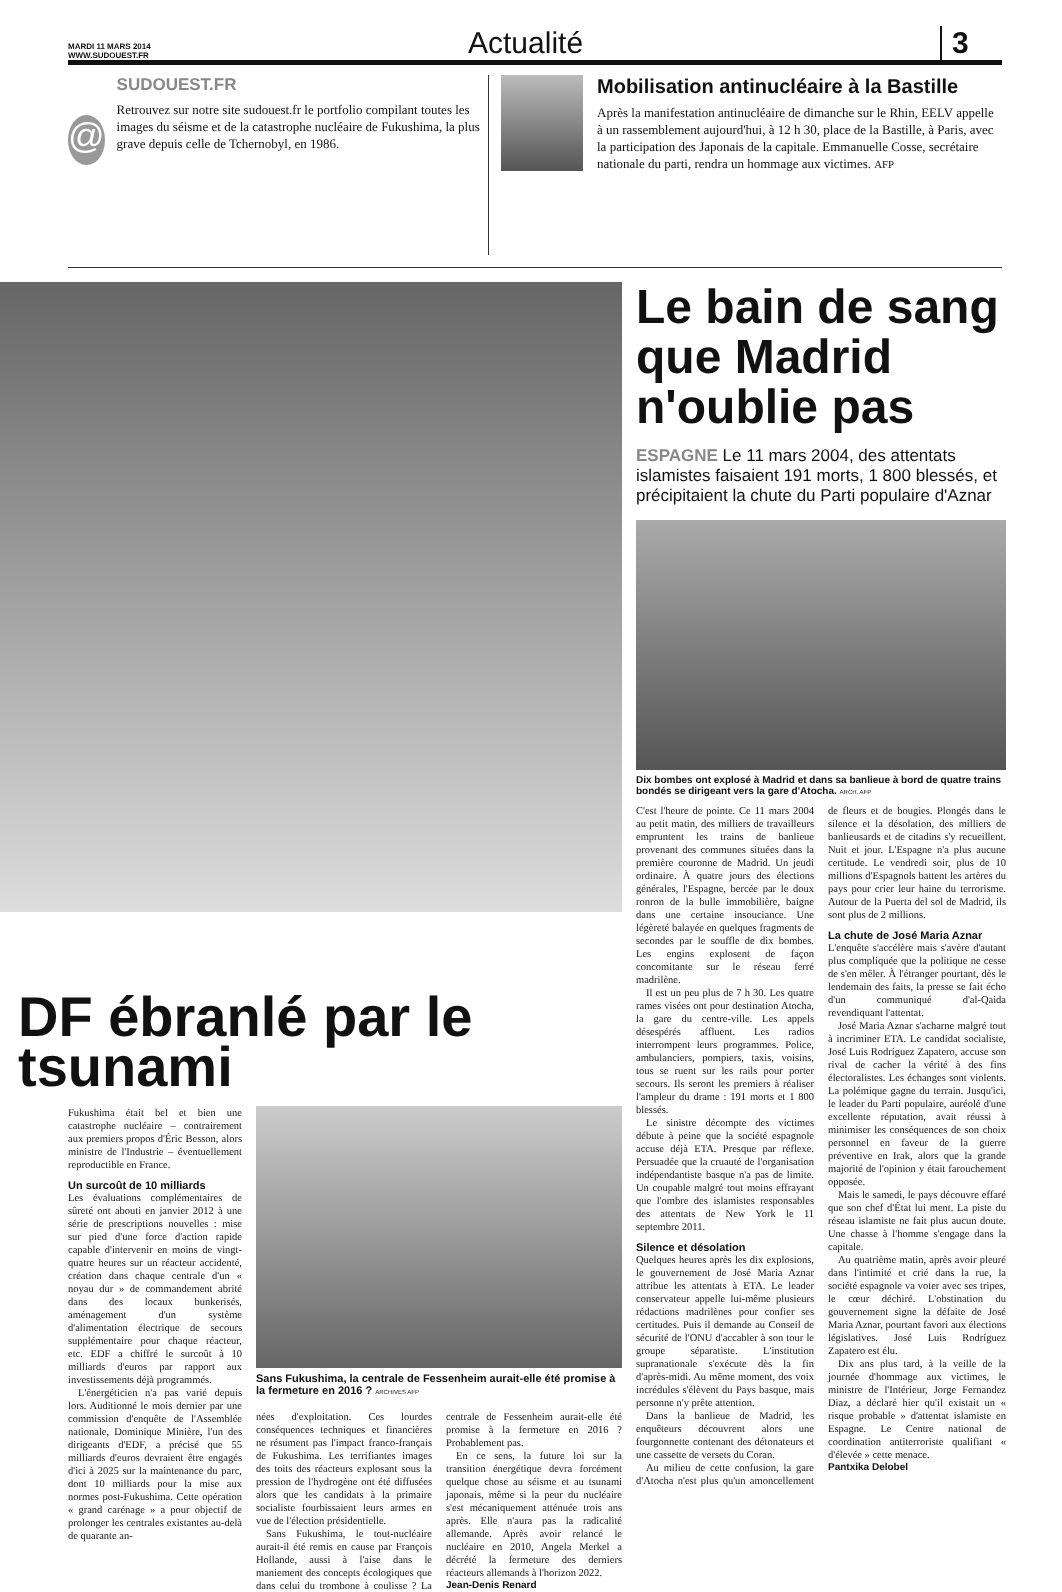MARDI 11 MARS 2014
WWW.SUDOUEST.FR
Actualité
3
@
SUDOUEST.FR
Retrouvez sur notre site sudouest.fr le portfolio compilant toutes les images du séisme et de la catastrophe nucléaire de Fukushima, la plus grave depuis celle de Tchernobyl, en 1986.
Mobilisation antinucléaire à la Bastille
Après la manifestation antinucléaire de dimanche sur le Rhin, EELV appelle à un rassemblement aujourd'hui, à 12 h 30, place de la Bastille, à Paris, avec la participation des Japonais de la capitale. Emmanuelle Cosse, secrétaire nationale du parti, rendra un hommage aux victimes. AFP
DF ébranlé par le tsunami
Fukushima était bel et bien une catastrophe nucléaire – contrairement aux premiers propos d'Éric Besson, alors ministre de l'Industrie – éventuellement reproductible en France.
Un surcoût de 10 milliards
Les évaluations complémentaires de sûreté ont abouti en janvier 2012 à une série de prescriptions nouvelles : mise sur pied d'une force d'action rapide capable d'intervenir en moins de vingt-quatre heures sur un réacteur accidenté, création dans chaque centrale d'un « noyau dur » de commandement abrité dans des locaux bunkerisés, aménagement d'un système d'alimentation électrique de secours supplémentaire pour chaque réacteur, etc. EDF a chiffré le surcoût à 10 milliards d'euros par rapport aux investissements déjà programmés.
L'énergéticien n'a pas varié depuis lors. Auditionné le mois dernier par une commission d'enquête de l'Assemblée nationale, Dominique Minière, l'un des dirigeants d'EDF, a précisé que 55 milliards d'euros devraient être engagés d'ici à 2025 sur la maintenance du parc, dont 10 milliards pour la mise aux normes post-Fukushima. Cette opération « grand carénage » a pour objectif de prolonger les centrales existantes au-delà de quarante an-
Sans Fukushima, la centrale de Fessenheim aurait-elle été promise à la fermeture en 2016 ? ARCHIVES AFP
nées d'exploitation. Ces lourdes conséquences techniques et financières ne résument pas l'impact franco-français de Fukushima. Les terrifiantes images des toits des réacteurs explosant sous la pression de l'hydrogène ont été diffusées alors que les candidats à la primaire socialiste fourbissaient leurs armes en vue de l'élection présidentielle.
Sans Fukushima, le tout-nucléaire aurait-il été remis en cause par François Hollande, aussi à l'aise dans le maniement des concepts écologiques que dans celui du trombone à coulisse ? La centrale de Fessenheim aurait-elle été promise à la fermeture en 2016 ? Probablement pas.
En ce sens, la future loi sur la transition énergétique devra forcément quelque chose au séisme et au tsunami japonais, même si la peur du nucléaire s'est mécaniquement atténuée trois ans après. Elle n'aura pas la radicalité allemande. Après avoir relancé le nucléaire en 2010, Angela Merkel a décrété la fermeture des derniers réacteurs allemands à l'horizon 2022.
Jean-Denis Renard
Le bain de sang que Madrid n'oublie pas
ESPAGNE Le 11 mars 2004, des attentats islamistes faisaient 191 morts, 1 800 blessés, et précipitaient la chute du Parti populaire d'Aznar
Dix bombes ont explosé à Madrid et dans sa banlieue à bord de quatre trains bondés se dirigeant vers la gare d'Atocha. ARCH. AFP
C'est l'heure de pointe. Ce 11 mars 2004 au petit matin, des milliers de travailleurs empruntent les trains de banlieue provenant des communes situées dans la première couronne de Madrid. Un jeudi ordinaire. À quatre jours des élections générales, l'Espagne, bercée par le doux ronron de la bulle immobilière, baigne dans une certaine insouciance. Une légèreté balayée en quelques fragments de secondes par le souffle de dix bombes. Les engins explosent de façon concomitante sur le réseau ferré madrilène.
Il est un peu plus de 7 h 30. Les quatre rames visées ont pour destination Atocha, la gare du centre-ville. Les appels désespérés affluent. Les radios interrompent leurs programmes. Police, ambulanciers, pompiers, taxis, voisins, tous se ruent sur les rails pour porter secours. Ils seront les premiers à réaliser l'ampleur du drame : 191 morts et 1 800 blessés.
Le sinistre décompte des victimes débute à peine que la société espagnole accuse déjà ETA. Presque par réflexe. Persuadée que la cruauté de l'organisation indépendantiste basque n'a pas de limite. Un coupable malgré tout moins effrayant que l'ombre des islamistes responsables des attentats de New York le 11 septembre 2011.
Silence et désolation
Quelques heures après les dix explosions, le gouvernement de José Maria Aznar attribue les attentats à ETA. Le leader conservateur appelle lui-même plusieurs rédactions madrilènes pour confier ses certitudes. Puis il demande au Conseil de sécurité de l'ONU d'accabler à son tour le groupe séparatiste. L'institution supranationale s'exécute dès la fin d'après-midi. Au même moment, des voix incrédules s'élèvent du Pays basque, mais personne n'y prête attention.
Dans la banlieue de Madrid, les enquêteurs découvrent alors une fourgonnette contenant des détonateurs et une cassette de versets du Coran.
Au milieu de cette confusion, la gare d'Atocha n'est plus qu'un amoncellement de fleurs et de bougies. Plongés dans le silence et la désolation, des milliers de banlieusards et de citadins s'y recueillent. Nuit et jour. L'Espagne n'a plus aucune certitude. Le vendredi soir, plus de 10 millions d'Espagnols battent les artères du pays pour crier leur haine du terrorisme. Autour de la Puerta del sol de Madrid, ils sont plus de 2 millions.
La chute de José Maria Aznar
L'enquête s'accélère mais s'avère d'autant plus compliquée que la politique ne cesse de s'en mêler. À l'étranger pourtant, dès le lendemain des faits, la presse se fait écho d'un communiqué d'al-Qaida revendiquant l'attentat.
José Maria Aznar s'acharne malgré tout à incriminer ETA. Le candidat socialiste, José Luis Rodríguez Zapatero, accuse son rival de cacher la vérité à des fins électoralistes. Les échanges sont violents. La polémique gagne du terrain. Jusqu'ici, le leader du Parti populaire, auréolé d'une excellente réputation, avait réussi à minimiser les conséquences de son choix personnel en faveur de la guerre préventive en Irak, alors que la grande majorité de l'opinion y était farouchement opposée.
Mais le samedi, le pays découvre effaré que son chef d'État lui ment. La piste du réseau islamiste ne fait plus aucun doute. Une chasse à l'homme s'engage dans la capitale.
Au quatrième matin, après avoir pleuré dans l'intimité et crié dans la rue, la société espagnole va voter avec ses tripes, le cœur déchiré. L'obstination du gouvernement signe la défaite de José Maria Aznar, pourtant favori aux élections législatives. José Luis Rodríguez Zapatero est élu.
Dix ans plus tard, à la veille de la journée d'hommage aux victimes, le ministre de l'Intérieur, Jorge Fernandez Diaz, a déclaré hier qu'il existait un « risque probable » d'attentat islamiste en Espagne. Le Centre national de coordination antiterroriste qualifiant « d'élevée » cette menace.
Pantxika Delobel